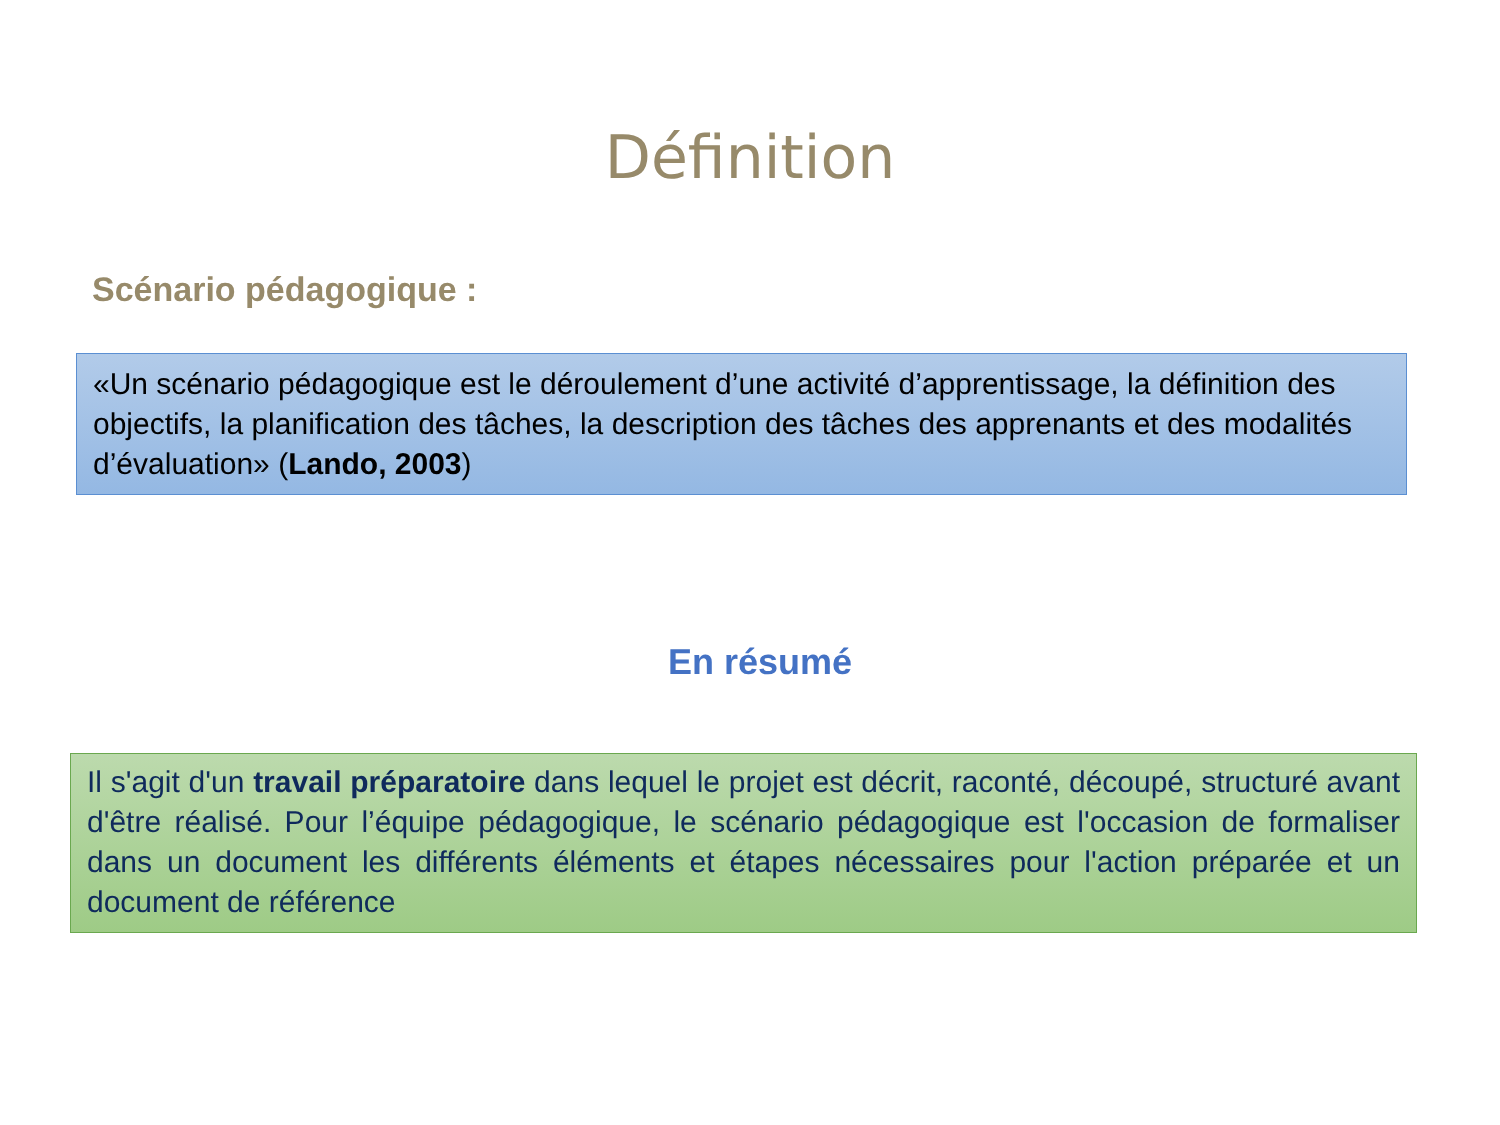Définition
Scénario pédagogique :
«Un scénario pédagogique est le déroulement d’une activité d’apprentissage, la définition des objectifs, la planification des tâches, la description des tâches des apprenants et des modalités d’évaluation» (Lando, 2003)
En résumé
Il s'agit d'un travail préparatoire dans lequel le projet est décrit, raconté, découpé, structuré avant d'être réalisé. Pour l’équipe pédagogique, le scénario pédagogique est l'occasion de formaliser dans un document les différents éléments et étapes nécessaires pour l'action préparée et un document de référence